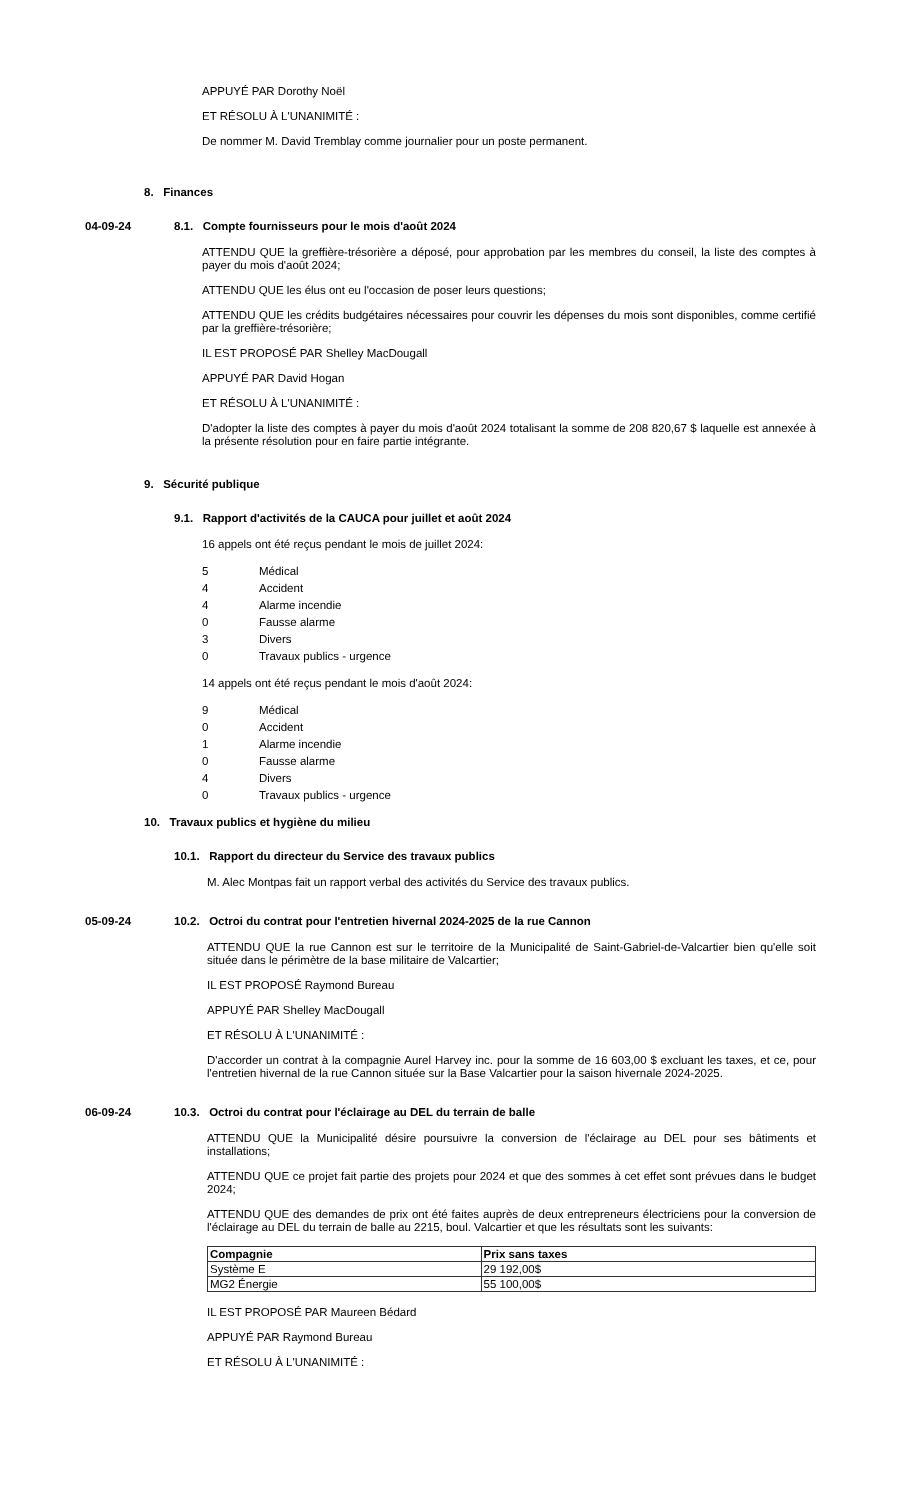APPUYÉ PAR Dorothy Noël
ET RÉSOLU À L'UNANIMITÉ :
De nommer M. David Tremblay comme journalier pour un poste permanent.
8. Finances
04-09-24 8.1. Compte fournisseurs pour le mois d'août 2024
ATTENDU QUE la greffière-trésorière a déposé, pour approbation par les membres du conseil, la liste des comptes à payer du mois d'août 2024;
ATTENDU QUE les élus ont eu l'occasion de poser leurs questions;
ATTENDU QUE les crédits budgétaires nécessaires pour couvrir les dépenses du mois sont disponibles, comme certifié par la greffière-trésorière;
IL EST PROPOSÉ PAR Shelley MacDougall
APPUYÉ PAR David Hogan
ET RÉSOLU À L'UNANIMITÉ :
D'adopter la liste des comptes à payer du mois d'août 2024 totalisant la somme de 208 820,67 $ laquelle est annexée à la présente résolution pour en faire partie intégrante.
9. Sécurité publique
9.1. Rapport d'activités de la CAUCA pour juillet et août 2024
16 appels ont été reçus pendant le mois de juillet 2024:
5 Médical
4 Accident
4 Alarme incendie
0 Fausse alarme
3 Divers
0 Travaux publics - urgence
14 appels ont été reçus pendant le mois d'août 2024:
9 Médical
0 Accident
1 Alarme incendie
0 Fausse alarme
4 Divers
0 Travaux publics - urgence
10. Travaux publics et hygiène du milieu
10.1. Rapport du directeur du Service des travaux publics
M. Alec Montpas fait un rapport verbal des activités du Service des travaux publics.
05-09-24 10.2. Octroi du contrat pour l'entretien hivernal 2024-2025 de la rue Cannon
ATTENDU QUE la rue Cannon est sur le territoire de la Municipalité de Saint-Gabriel-de-Valcartier bien qu'elle soit située dans le périmètre de la base militaire de Valcartier;
IL EST PROPOSÉ Raymond Bureau
APPUYÉ PAR Shelley MacDougall
ET RÉSOLU À L'UNANIMITÉ :
D'accorder un contrat à la compagnie Aurel Harvey inc. pour la somme de 16 603,00 $ excluant les taxes, et ce, pour l'entretien hivernal de la rue Cannon située sur la Base Valcartier pour la saison hivernale 2024-2025.
06-09-24 10.3. Octroi du contrat pour l'éclairage au DEL du terrain de balle
ATTENDU QUE la Municipalité désire poursuivre la conversion de l'éclairage au DEL pour ses bâtiments et installations;
ATTENDU QUE ce projet fait partie des projets pour 2024 et que des sommes à cet effet sont prévues dans le budget 2024;
ATTENDU QUE des demandes de prix ont été faites auprès de deux entrepreneurs électriciens pour la conversion de l'éclairage au DEL du terrain de balle au 2215, boul. Valcartier et que les résultats sont les suivants:
| Compagnie | Prix sans taxes |
| --- | --- |
| Système E | 29 192,00$ |
| MG2 Énergie | 55 100,00$ |
IL EST PROPOSÉ PAR Maureen Bédard
APPUYÉ PAR Raymond Bureau
ET RÉSOLU À L'UNANIMITÉ :